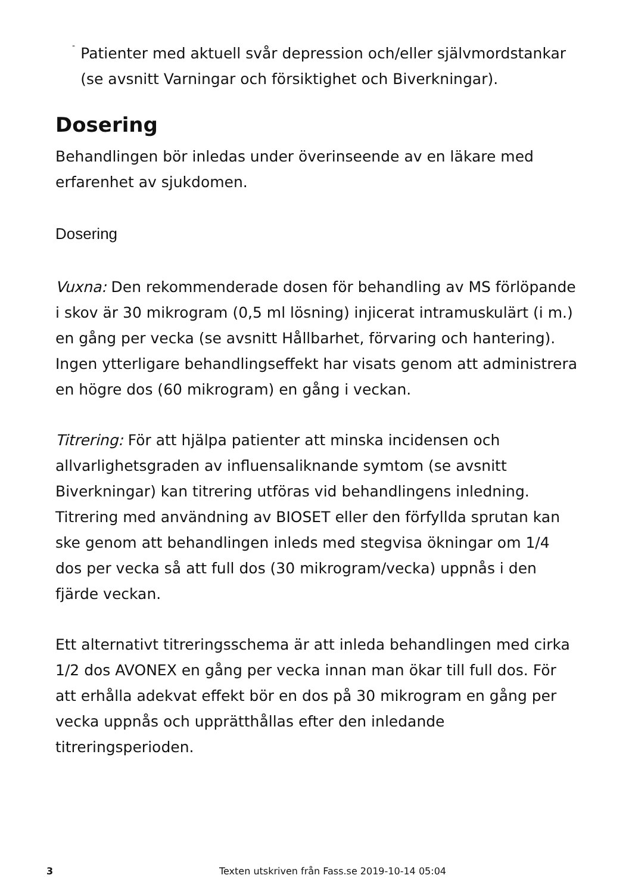-
Patienter med aktuell svår depression och/eller självmordstankar (se avsnitt Varningar och försiktighet och Biverkningar).
Dosering
Behandlingen bör inledas under överinseende av en läkare med erfarenhet av sjukdomen.
Dosering
Vuxna: Den rekommenderade dosen för behandling av MS förlöpande i skov är 30 mikrogram (0,5 ml lösning) injicerat intramuskulärt (i m.) en gång per vecka (se avsnitt Hållbarhet, förvaring och hantering). Ingen ytterligare behandlingseffekt har visats genom att administrera en högre dos (60 mikrogram) en gång i veckan.
Titrering: För att hjälpa patienter att minska incidensen och allvarlighetsgraden av influensaliknande symtom (se avsnitt Biverkningar) kan titrering utföras vid behandlingens inledning. Titrering med användning av BIOSET eller den förfyllda sprutan kan ske genom att behandlingen inleds med stegvisa ökningar om 1/4 dos per vecka så att full dos (30 mikrogram/vecka) uppnås i den fjärde veckan.
Ett alternativt titreringsschema är att inleda behandlingen med cirka 1/2 dos AVONEX en gång per vecka innan man ökar till full dos. För att erhålla adekvat effekt bör en dos på 30 mikrogram en gång per vecka uppnås och upprätthållas efter den inledande titreringsperioden.
3 Texten utskriven från Fass.se 2019-10-14 05:04